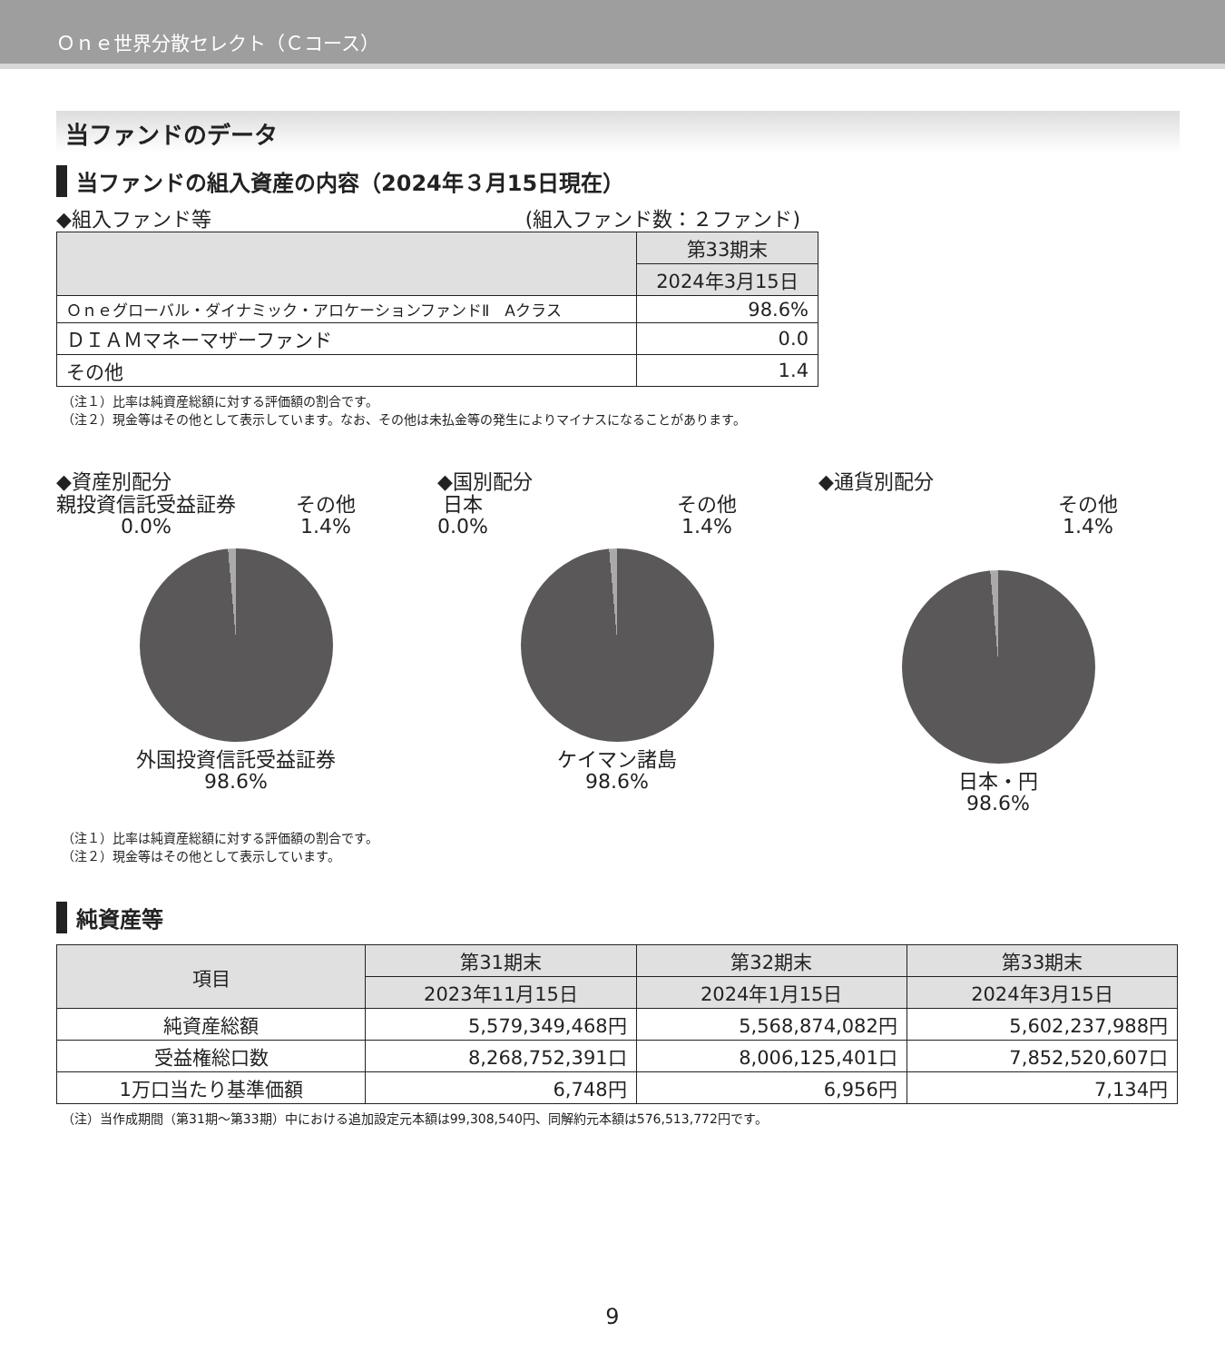Ｏｎｅ世界分散セレクト（Ｃコース）
当ファンドのデータ
当ファンドの組入資産の内容（2024年３月15日現在）
◆組入ファンド等 (組入ファンド数：２ファンド)
| | 第33期末 |
| --- | --- |
| | 2024年3月15日 |
| Ｏｎｅグローバル・ダイナミック・アロケーションファンドⅡ Aクラス | 98.6% |
| ＤＩＡＭマネーマザーファンド | 0.0 |
| その他 | 1.4 |
（注１）比率は純資産総額に対する評価額の割合です。
（注２）現金等はその他として表示しています。なお、その他は未払金等の発生によりマイナスになることがあります。
◆資産別配分
親投資信託受益証券
0.0% その他
1.4%
外国投資信託受益証券
98.6%
◆国別配分
日本
0.0% その他
1.4%
ケイマン諸島
98.6%
◆通貨別配分
その他
1.4%
日本・円
98.6%
（注１）比率は純資産総額に対する評価額の割合です。
（注２）現金等はその他として表示しています。
純資産等
| 項目 | 第31期末 | 第32期末 | 第33期末 |
| --- | --- | --- | --- |
| | 2023年11月15日 | 2024年1月15日 | 2024年3月15日 |
| 純資産総額 | 5,579,349,468円 | 5,568,874,082円 | 5,602,237,988円 |
| 受益権総口数 | 8,268,752,391口 | 8,006,125,401口 | 7,852,520,607口 |
| 1万口当たり基準価額 | 6,748円 | 6,956円 | 7,134円 |
（注）当作成期間（第31期～第33期）中における追加設定元本額は99,308,540円、同解約元本額は576,513,772円です。
9